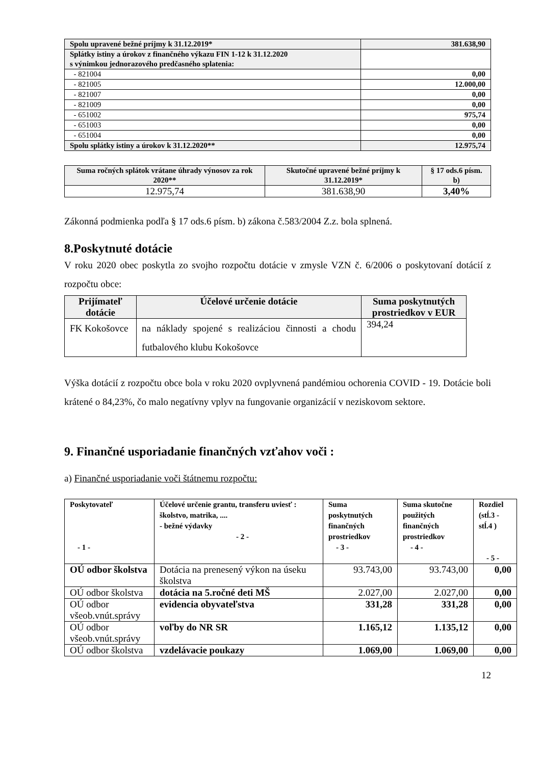| Spolu upravené bežné príjmy k 31.12.2019* | 381.638,90 |
| Splátky istiny a úrokov z finančného výkazu FIN 1-12 k 31.12.2020 s výnimkou jednorazového predčasného splatenia: | |
| - 821004 | 0,00 |
| - 821005 | 12.000,00 |
| - 821007 | 0,00 |
| - 821009 | 0,00 |
| - 651002 | 975,74 |
| - 651003 | 0,00 |
| - 651004 | 0,00 |
| Spolu splátky istiny a úrokov k 31.12.2020** | 12.975,74 |
| Suma ročných splátok vrátane úhrady výnosov za rok 2020** | Skutočné upravené bežné príjmy k 31.12.2019* | § 17 ods.6 písm. b) |
| --- | --- | --- |
| 12.975,74 | 381.638,90 | 3,40% |
Zákonná podmienka podľa § 17 ods.6 písm. b) zákona č.583/2004 Z.z. bola splnená.
8.Poskytnuté dotácie
V roku 2020 obec poskytla zo svojho rozpočtu dotácie v zmysle VZN č. 6/2006 o poskytovaní dotácií z rozpočtu obce:
| Prijímateľ dotácie | Účelové určenie dotácie | Suma poskytnutých prostriedkov v EUR |
| --- | --- | --- |
| FK Kokošovce | na náklady spojené s realizáciou činnosti a chodu futbalového klubu Kokošovce | 394,24 |
Výška dotácií z rozpočtu obce bola v roku 2020 ovplyvnená pandémiou ochorenia COVID - 19. Dotácie boli krátené o 84,23%, čo malo negatívny vplyv na fungovanie organizácií v neziskovom sektore.
9. Finančné usporiadanie finančných vzťahov voči :
a) Finančné usporiadanie voči štátnemu rozpočtu:
| Poskytovateľ - 1 - | Účelové určenie grantu, transferu uviesť : školstvo, matrika, .... - bežné výdavky - 2 - | Suma poskytnutých finančných prostriedkov - 3 - | Suma skutočne použitých finančných prostriedkov - 4 - | Rozdiel (stĺ.3 - stĺ.4 ) - 5 - |
| --- | --- | --- | --- | --- |
| OÚ odbor školstva | Dotácia na prenesený výkon na úseku školstva | 93.743,00 | 93.743,00 | 0,00 |
| OÚ odbor školstva | dotácia na 5.ročné deti MŠ | 2.027,00 | 2.027,00 | 0,00 |
| OÚ odbor všeob.vnút.správy | evidencia obyvateľstva | 331,28 | 331,28 | 0,00 |
| OÚ odbor všeob.vnút.správy | voľby do NR SR | 1.165,12 | 1.135,12 | 0,00 |
| OÚ odbor školstva | vzdelávacie poukazy | 1.069,00 | 1.069,00 | 0,00 |
12